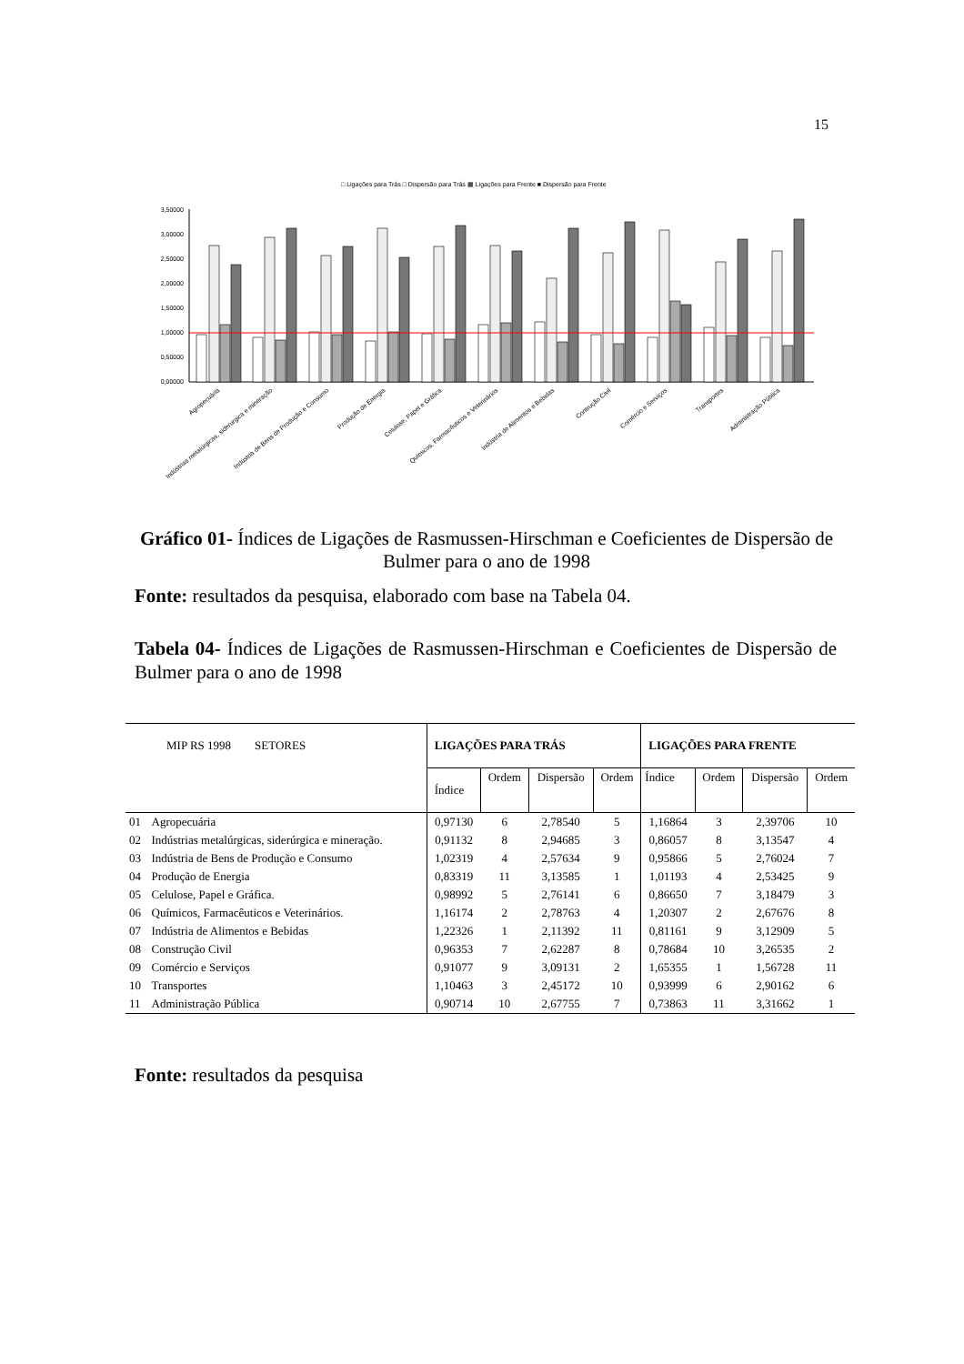15
□ Ligações para Trás □ Dispersão para Trás ▦ Ligações para Frente ■ Dispersão para Frente
3,50000
3,00000
2,50000
2,00000
1,50000
1,00000
0,50000
0,00000
Agropecuária
Indústrias metalúrgicas, siderurgica e mineração
Indústria de Bens de Produção e Consumo
Produção de Energia
Celulose, Papel e Gráfica
Químicos, Farmacêuticos e Veterinários
Indústria de Alimentos e Bebidas
Contrução Civil
Comércio e Serviços
Transportes
Administração Pública
Gráfico 01- Índices de Ligações de Rasmussen-Hirschman e Coeficientes de Dispersão de Bulmer para o ano de 1998
Fonte: resultados da pesquisa, elaborado com base na Tabela 04.
Tabela 04- Índices de Ligações de Rasmussen-Hirschman e Coeficientes de Dispersão de Bulmer para o ano de 1998
| MIP RS 1998 SETORES | | LIGAÇÕES PARA TRÁS | | | | LIGAÇÕES PARA FRENTE | | | |
| --- | --- | --- | --- | --- | --- | --- | --- | --- | --- |
| | | Índice | Ordem | Dispersão | Ordem | Índice | Ordem | Dispersão | Ordem |
| 01 | Agropecuária | 0,97130 | 6 | 2,78540 | 5 | 1,16864 | 3 | 2,39706 | 10 |
| 02 | Indústrias metalúrgicas, siderúrgica e mineração. | 0,91132 | 8 | 2,94685 | 3 | 0,86057 | 8 | 3,13547 | 4 |
| 03 | Indústria de Bens de Produção e Consumo | 1,02319 | 4 | 2,57634 | 9 | 0,95866 | 5 | 2,76024 | 7 |
| 04 | Produção de Energia | 0,83319 | 11 | 3,13585 | 1 | 1,01193 | 4 | 2,53425 | 9 |
| 05 | Celulose, Papel e Gráfica. | 0,98992 | 5 | 2,76141 | 6 | 0,86650 | 7 | 3,18479 | 3 |
| 06 | Químicos, Farmacêuticos e Veterinários. | 1,16174 | 2 | 2,78763 | 4 | 1,20307 | 2 | 2,67676 | 8 |
| 07 | Indústria de Alimentos e Bebidas | 1,22326 | 1 | 2,11392 | 11 | 0,81161 | 9 | 3,12909 | 5 |
| 08 | Construção Civil | 0,96353 | 7 | 2,62287 | 8 | 0,78684 | 10 | 3,26535 | 2 |
| 09 | Comércio e Serviços | 0,91077 | 9 | 3,09131 | 2 | 1,65355 | 1 | 1,56728 | 11 |
| 10 | Transportes | 1,10463 | 3 | 2,45172 | 10 | 0,93999 | 6 | 2,90162 | 6 |
| 11 | Administração Pública | 0,90714 | 10 | 2,67755 | 7 | 0,73863 | 11 | 3,31662 | 1 |
Fonte: resultados da pesquisa